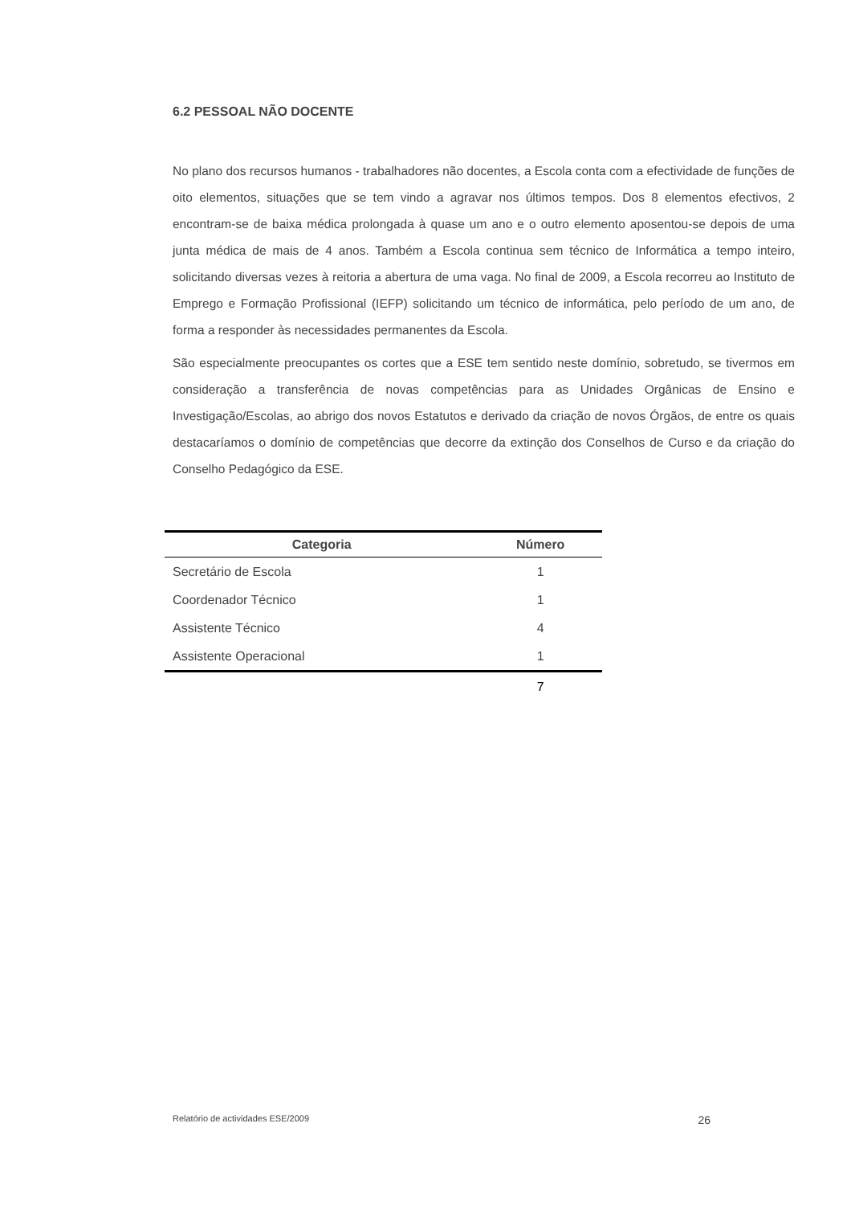6.2 PESSOAL NÃO DOCENTE
No plano dos recursos humanos - trabalhadores não docentes, a Escola conta com a efectividade de funções de oito elementos, situações que se tem vindo a agravar nos últimos tempos. Dos 8 elementos efectivos, 2 encontram-se de baixa médica prolongada à quase um ano e o outro elemento aposentou-se depois de uma junta médica de mais de 4 anos. Também a Escola continua sem técnico de Informática a tempo inteiro, solicitando diversas vezes à reitoria a abertura de uma vaga. No final de 2009, a Escola recorreu ao Instituto de Emprego e Formação Profissional (IEFP) solicitando um técnico de informática, pelo período de um ano, de forma a responder às necessidades permanentes da Escola.
São especialmente preocupantes os cortes que a ESE tem sentido neste domínio, sobretudo, se tivermos em consideração a transferência de novas competências para as Unidades Orgânicas de Ensino e Investigação/Escolas, ao abrigo dos novos Estatutos e derivado da criação de novos Órgãos, de entre os quais destacaríamos o domínio de competências que decorre da extinção dos Conselhos de Curso e da criação do Conselho Pedagógico da ESE.
| Categoria | Número |
| --- | --- |
| Secretário de Escola | 1 |
| Coordenador Técnico | 1 |
| Assistente Técnico | 4 |
| Assistente Operacional | 1 |
| | 7 |
Relatório de actividades ESE/2009 26